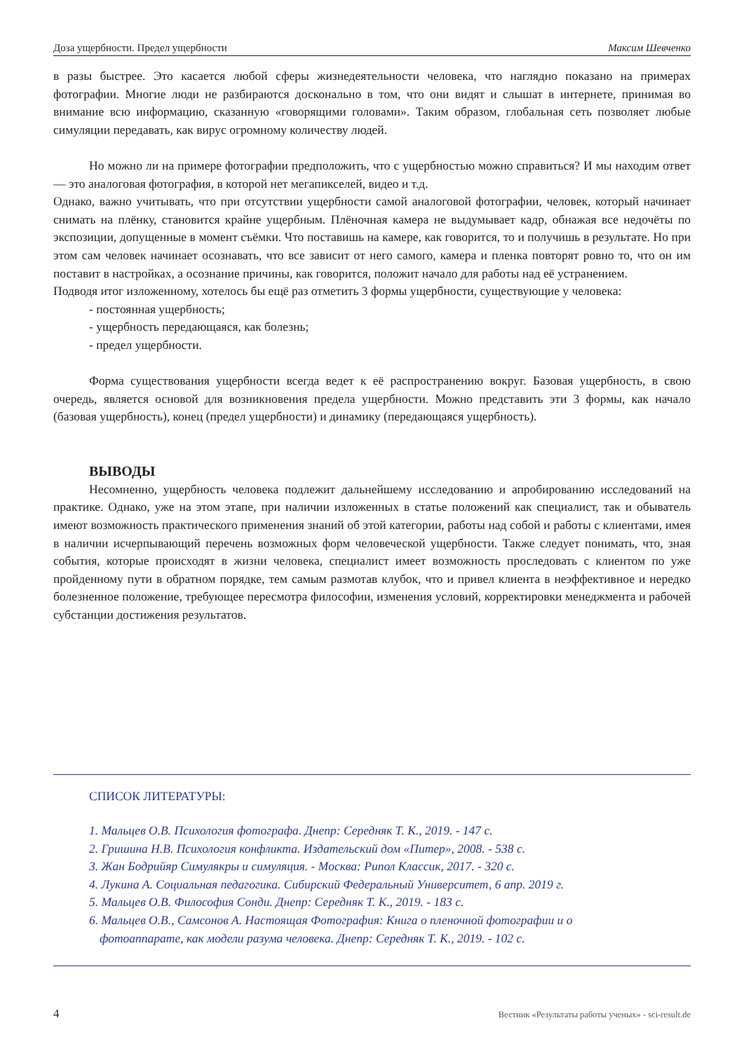Доза ущербности. Предел ущербности Максим Шевченко
в разы быстрее. Это касается любой сферы жизнедеятельности человека, что наглядно показано на примерах фотографии. Многие люди не разбираются досконально в том, что они видят и слышат в интернете, принимая во внимание всю информацию, сказанную «говорящими головами». Таким образом, глобальная сеть позволяет любые симуляции передавать, как вирус огромному количеству людей.
Но можно ли на примере фотографии предположить, что с ущербностью можно справиться? И мы находим ответ — это аналоговая фотография, в которой нет мегапикселей, видео и т.д.
Однако, важно учитывать, что при отсутствии ущербности самой аналоговой фотографии, человек, который начинает снимать на плёнку, становится крайне ущербным. Плёночная камера не выдумывает кадр, обнажая все недочёты по экспозиции, допущенные в момент съёмки. Что поставишь на камере, как говорится, то и получишь в результате. Но при этом сам человек начинает осознавать, что все зависит от него самого, камера и пленка повторят ровно то, что он им поставит в настройках, а осознание причины, как говорится, положит начало для работы над её устранением.
Подводя итог изложенному, хотелось бы ещё раз отметить 3 формы ущербности, существующие у человека:
- постоянная ущербность;
- ущербность передающаяся, как болезнь;
- предел ущербности.
Форма существования ущербности всегда ведет к её распространению вокруг. Базовая ущербность, в свою очередь, является основой для возникновения предела ущербности. Можно представить эти 3 формы, как начало (базовая ущербность), конец (предел ущербности) и динамику (передающаяся ущербность).
ВЫВОДЫ
Несомненно, ущербность человека подлежит дальнейшему исследованию и апробированию исследований на практике. Однако, уже на этом этапе, при наличии изложенных в статье положений как специалист, так и обыватель имеют возможность практического применения знаний об этой категории, работы над собой и работы с клиентами, имея в наличии исчерпывающий перечень возможных форм человеческой ущербности. Также следует понимать, что, зная события, которые происходят в жизни человека, специалист имеет возможность проследовать с клиентом по уже пройденному пути в обратном порядке, тем самым размотав клубок, что и привел клиента в неэффективное и нередко болезненное положение, требующее пересмотра философии, изменения условий, корректировки менеджмента и рабочей субстанции достижения результатов.
СПИСОК ЛИТЕРАТУРЫ:
1. Мальцев О.В. Психология фотографа. Днепр: Середняк Т. К., 2019. - 147 с.
2. Гришина Н.В. Психология конфликта. Издательский дом «Питер», 2008. - 538 с.
3. Жан Бодрийяр Симулякры и симуляция. - Москва: Рипол Классик, 2017. - 320 с.
4. Лукина А. Социальная педагогика. Сибирский Федеральный Университет, 6 апр. 2019 г.
5. Мальцев О.В. Философия Сонди. Днепр: Середняк Т. К., 2019. - 183 с.
6. Мальцев О.В., Самсонов А. Настоящая Фотография: Книга о пленочной фотографии и о
фотоаппарате, как модели разума человека. Днепр: Середняк Т. К., 2019. - 102 с.
4 Вестник «Результаты работы ученых» - sci-result.de